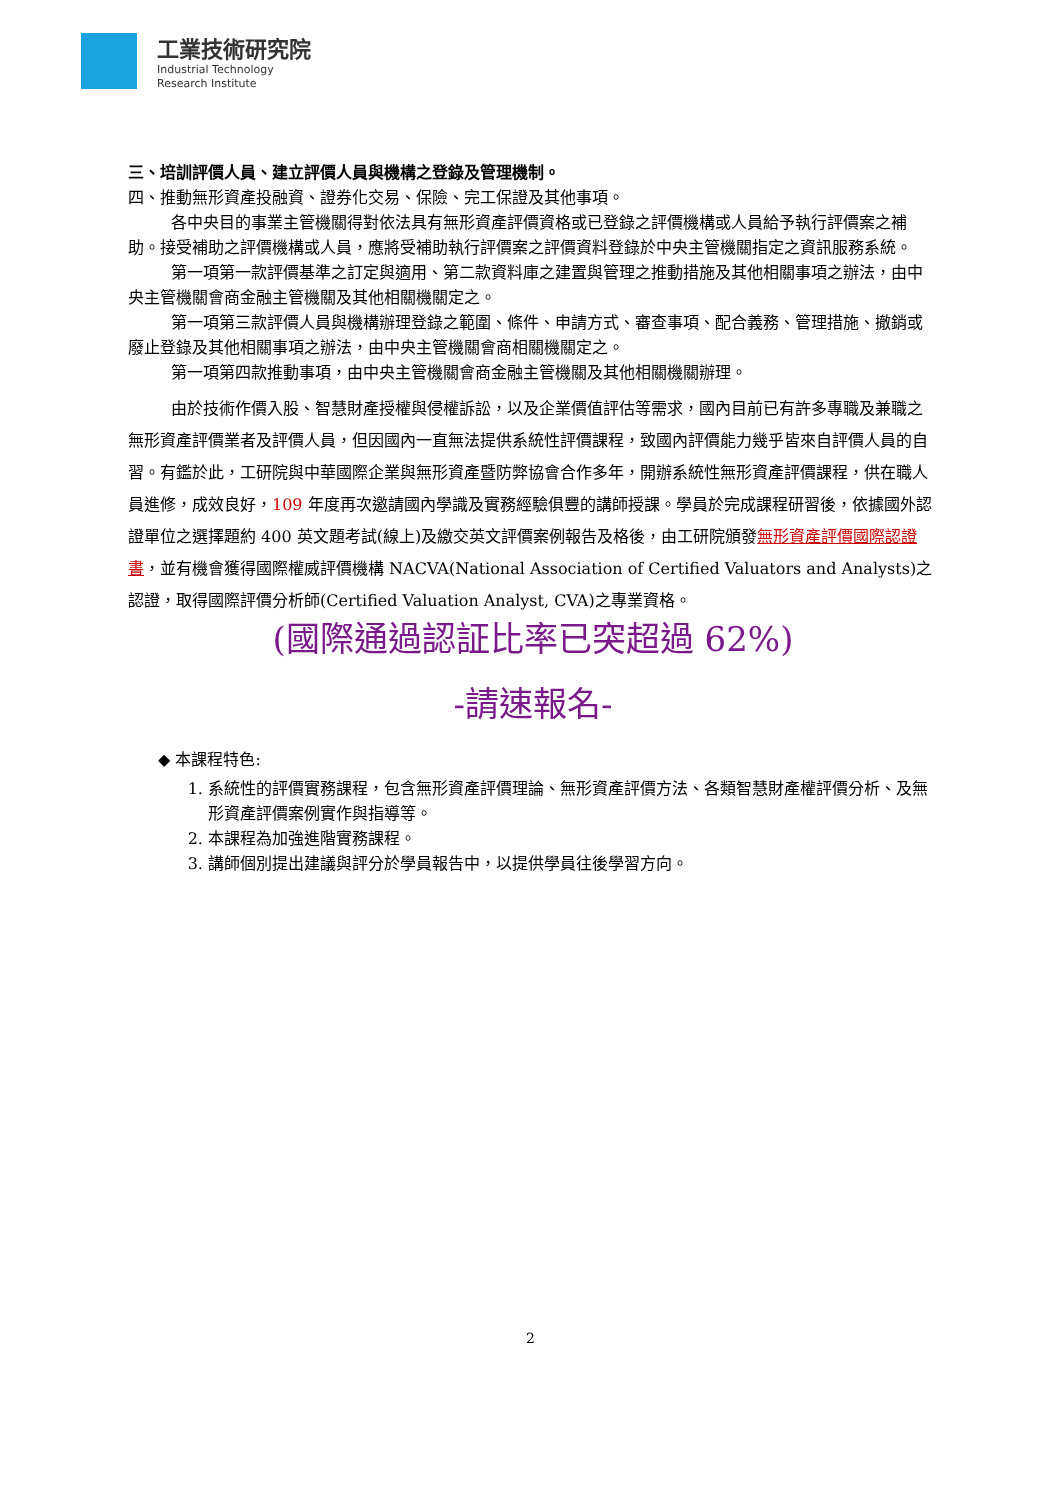工業技術研究院
Industrial Technology
Research Institute
三、培訓評價人員、建立評價人員與機構之登錄及管理機制。
四、推動無形資產投融資、證券化交易、保險、完工保證及其他事項。
各中央目的事業主管機關得對依法具有無形資產評價資格或已登錄之評價機構或人員給予執行評價案之補助。接受補助之評價機構或人員，應將受補助執行評價案之評價資料登錄於中央主管機關指定之資訊服務系統。
第一項第一款評價基準之訂定與適用、第二款資料庫之建置與管理之推動措施及其他相關事項之辦法，由中央主管機關會商金融主管機關及其他相關機關定之。
第一項第三款評價人員與機構辦理登錄之範圍、條件、申請方式、審查事項、配合義務、管理措施、撤銷或廢止登錄及其他相關事項之辦法，由中央主管機關會商相關機關定之。
第一項第四款推動事項，由中央主管機關會商金融主管機關及其他相關機關辦理。
由於技術作價入股、智慧財產授權與侵權訴訟，以及企業價值評估等需求，國內目前已有許多專職及兼職之無形資產評價業者及評價人員，但因國內一直無法提供系統性評價課程，致國內評價能力幾乎皆來自評價人員的自習。有鑑於此，工研院與中華國際企業與無形資產暨防弊協會合作多年，開辦系統性無形資產評價課程，供在職人員進修，成效良好，109 年度再次邀請國內學識及實務經驗俱豐的講師授課。學員於完成課程研習後，依據國外認證單位之選擇題約 400 英文題考試(線上)及繳交英文評價案例報告及格後，由工研院頒發無形資產評價國際認證書，並有機會獲得國際權威評價機構 NACVA(National Association of Certified Valuators and Analysts)之認證，取得國際評價分析師(Certified Valuation Analyst, CVA)之專業資格。
(國際通過認証比率已突超過 62%)
-請速報名-
◆ 本課程特色:
1. 系統性的評價實務課程，包含無形資產評價理論、無形資產評價方法、各類智慧財產權評價分析、及無形資產評價案例實作與指導等。
2. 本課程為加強進階實務課程。
3. 講師個別提出建議與評分於學員報告中，以提供學員往後學習方向。
2